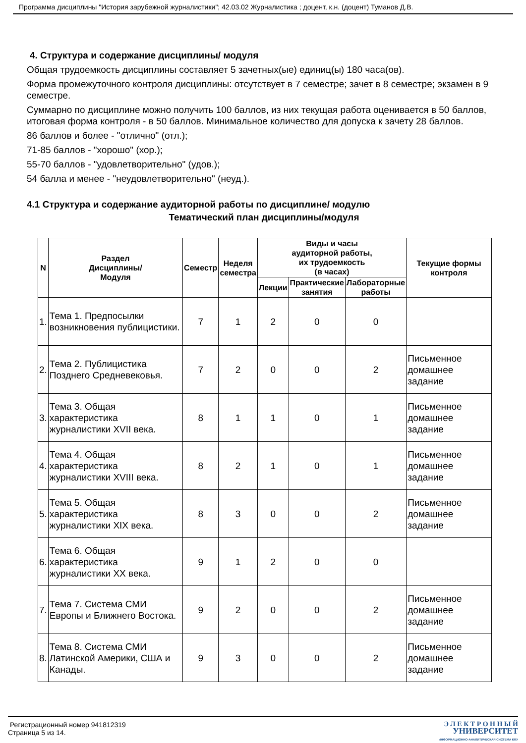Программа дисциплины "История зарубежной журналистики"; 42.03.02 Журналистика ; доцент, к.н. (доцент) Туманов Д.В.
4. Структура и содержание дисциплины/ модуля
Общая трудоемкость дисциплины составляет 5 зачетных(ые) единиц(ы) 180 часа(ов).
Форма промежуточного контроля дисциплины: отсутствует в 7 семестре; зачет в 8 семестре; экзамен в 9 семестре.
Суммарно по дисциплине можно получить 100 баллов, из них текущая работа оценивается в 50 баллов, итоговая форма контроля - в 50 баллов. Минимальное количество для допуска к зачету 28 баллов.
86 баллов и более - "отлично" (отл.);
71-85 баллов - "хорошо" (хор.);
55-70 баллов - "удовлетворительно" (удов.);
54 балла и менее - "неудовлетворительно" (неуд.).
4.1 Структура и содержание аудиторной работы по дисциплине/ модулю
Тематический план дисциплины/модуля
| N | Раздел Дисциплины/ Модуля | Семестр | Неделя семестра | Виды и часы аудиторной работы, их трудоемкость (в часах) | | | Текущие формы контроля |
| --- | --- | --- | --- | --- | --- | --- | --- |
| | | | | Лекции | Практические занятия | Лабораторные работы | |
| 1. | Тема 1. Предпосылки возникновения публицистики. | 7 | 1 | 2 | 0 | 0 | |
| 2. | Тема 2. Публицистика Позднего Средневековья. | 7 | 2 | 0 | 0 | 2 | Письменное домашнее задание |
| 3. | Тема 3. Общая характеристика журналистики XVII века. | 8 | 1 | 1 | 0 | 1 | Письменное домашнее задание |
| 4. | Тема 4. Общая характеристика журналистики XVIII века. | 8 | 2 | 1 | 0 | 1 | Письменное домашнее задание |
| 5. | Тема 5. Общая характеристика журналистики XIX века. | 8 | 3 | 0 | 0 | 2 | Письменное домашнее задание |
| 6. | Тема 6. Общая характеристика журналистики XX века. | 9 | 1 | 2 | 0 | 0 | |
| 7. | Тема 7. Система СМИ Европы и Ближнего Востока. | 9 | 2 | 0 | 0 | 2 | Письменное домашнее задание |
| 8. | Тема 8. Система СМИ Латинской Америки, США и Канады. | 9 | 3 | 0 | 0 | 2 | Письменное домашнее задание |
Регистрационный номер 941812319
Страница 5 из 14.
Э Л Е К Т Р О Н Н Ы Й
УНИВЕРСИТЕТ
ИНФОРМАЦИОННО-АНАЛИТИЧЕСКАЯ СИСТЕМА КФУ